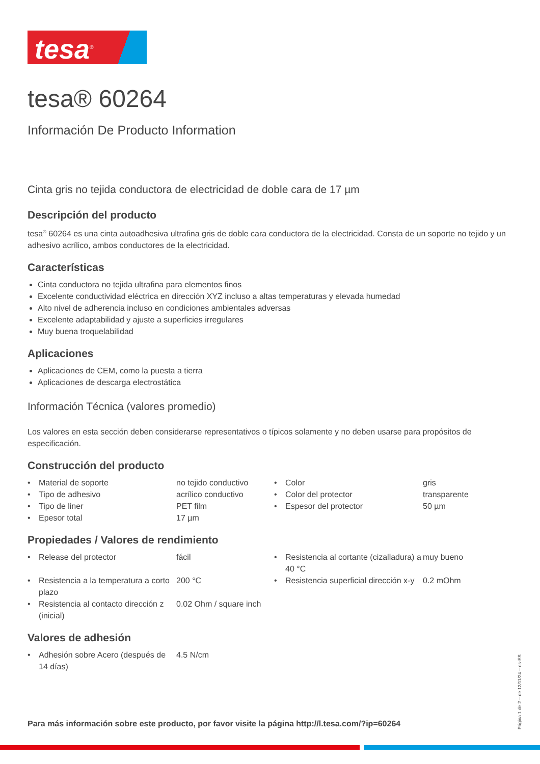tesa<sup>®</sup>
tesa® 60264
Información De Producto Information
Cinta gris no tejida conductora de electricidad de doble cara de 17 µm
Descripción del producto
tesa<sup>®</sup> 60264 es una cinta autoadhesiva ultrafina gris de doble cara conductora de la electricidad. Consta de un soporte no tejido y un adhesivo acrílico, ambos conductores de la electricidad.
Características
Cinta conductora no tejida ultrafina para elementos finos
Excelente conductividad eléctrica en dirección XYZ incluso a altas temperaturas y elevada humedad
Alto nivel de adherencia incluso en condiciones ambientales adversas
Excelente adaptabilidad y ajuste a superficies irregulares
Muy buena troquelabilidad
Aplicaciones
Aplicaciones de CEM, como la puesta a tierra
Aplicaciones de descarga electrostática
Información Técnica (valores promedio)
Los valores en esta sección deben considerarse representativos o típicos solamente y no deben usarse para propósitos de especificación.
Construcción del producto
| • | Material de soporte | no tejido conductivo | • | Color | gris |
| • | Tipo de adhesivo | acrílico conductivo | • | Color del protector | transparente |
| • | Tipo de liner | PET film | • | Espesor del protector | 50 µm |
| • | Epesor total | 17 µm | | | |
Propiedades / Valores de rendimiento
| • | Release del protector | fácil | • | Resistencia al cortante (cizalladura) a 40 °C | muy bueno |
| • | Resistencia a la temperatura a corto plazo | 200 °C | • | Resistencia superficial dirección x-y | 0.2 mOhm |
| • | Resistencia al contacto dirección z (inicial) | 0.02 Ohm / square inch | | | |
Valores de adhesión
| • | Adhesión sobre Acero (después de 14 días) | 4.5 N/cm |
Para más información sobre este producto, por favor visite la página http://l.tesa.com/?ip=60264
Página 1 de 2 – de 12/11/24 – es-ES